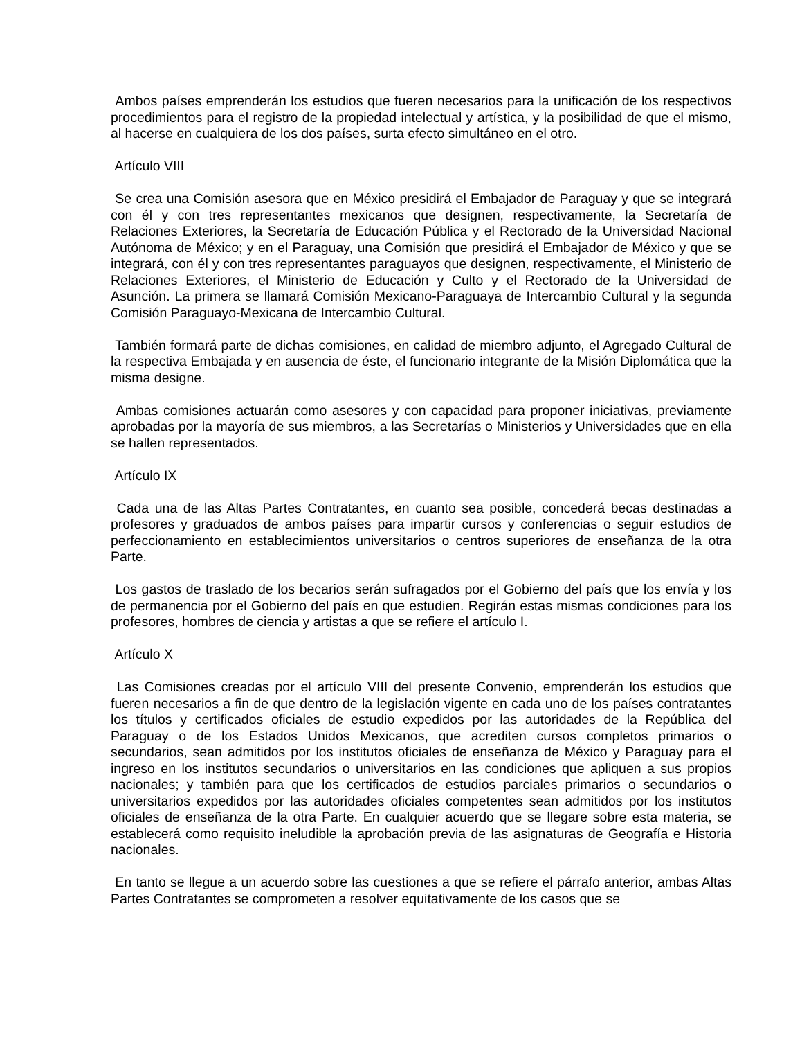Ambos países emprenderán los estudios que fueren necesarios para la unificación de los respectivos procedimientos para el registro de la propiedad intelectual y artística, y la posibilidad de que el mismo, al hacerse en cualquiera de los dos países, surta efecto simultáneo en el otro.
Artículo VIII
Se crea una Comisión asesora que en México presidirá el Embajador de Paraguay y que se integrará con él y con tres representantes mexicanos que designen, respectivamente, la Secretaría de Relaciones Exteriores, la Secretaría de Educación Pública y el Rectorado de la Universidad Nacional Autónoma de México; y en el Paraguay, una Comisión que presidirá el Embajador de México y que se integrará, con él y con tres representantes paraguayos que designen, respectivamente, el Ministerio de Relaciones Exteriores, el Ministerio de Educación y Culto y el Rectorado de la Universidad de Asunción. La primera se llamará Comisión Mexicano-Paraguaya de Intercambio Cultural y la segunda Comisión Paraguayo-Mexicana de Intercambio Cultural.
También formará parte de dichas comisiones, en calidad de miembro adjunto, el Agregado Cultural de la respectiva Embajada y en ausencia de éste, el funcionario integrante de la Misión Diplomática que la misma designe.
Ambas comisiones actuarán como asesores y con capacidad para proponer iniciativas, previamente aprobadas por la mayoría de sus miembros, a las Secretarías o Ministerios y Universidades que en ella se hallen representados.
Artículo IX
Cada una de las Altas Partes Contratantes, en cuanto sea posible, concederá becas destinadas a profesores y graduados de ambos países para impartir cursos y conferencias o seguir estudios de perfeccionamiento en establecimientos universitarios o centros superiores de enseñanza de la otra Parte.
Los gastos de traslado de los becarios serán sufragados por el Gobierno del país que los envía y los de permanencia por el Gobierno del país en que estudien. Regirán estas mismas condiciones para los profesores, hombres de ciencia y artistas a que se refiere el artículo I.
Artículo X
Las Comisiones creadas por el artículo VIII del presente Convenio, emprenderán los estudios que fueren necesarios a fin de que dentro de la legislación vigente en cada uno de los países contratantes los títulos y certificados oficiales de estudio expedidos por las autoridades de la República del Paraguay o de los Estados Unidos Mexicanos, que acrediten cursos completos primarios o secundarios, sean admitidos por los institutos oficiales de enseñanza de México y Paraguay para el ingreso en los institutos secundarios o universitarios en las condiciones que apliquen a sus propios nacionales; y también para que los certificados de estudios parciales primarios o secundarios o universitarios expedidos por las autoridades oficiales competentes sean admitidos por los institutos oficiales de enseñanza de la otra Parte. En cualquier acuerdo que se llegare sobre esta materia, se establecerá como requisito ineludible la aprobación previa de las asignaturas de Geografía e Historia nacionales.
En tanto se llegue a un acuerdo sobre las cuestiones a que se refiere el párrafo anterior, ambas Altas Partes Contratantes se comprometen a resolver equitativamente de los casos que se